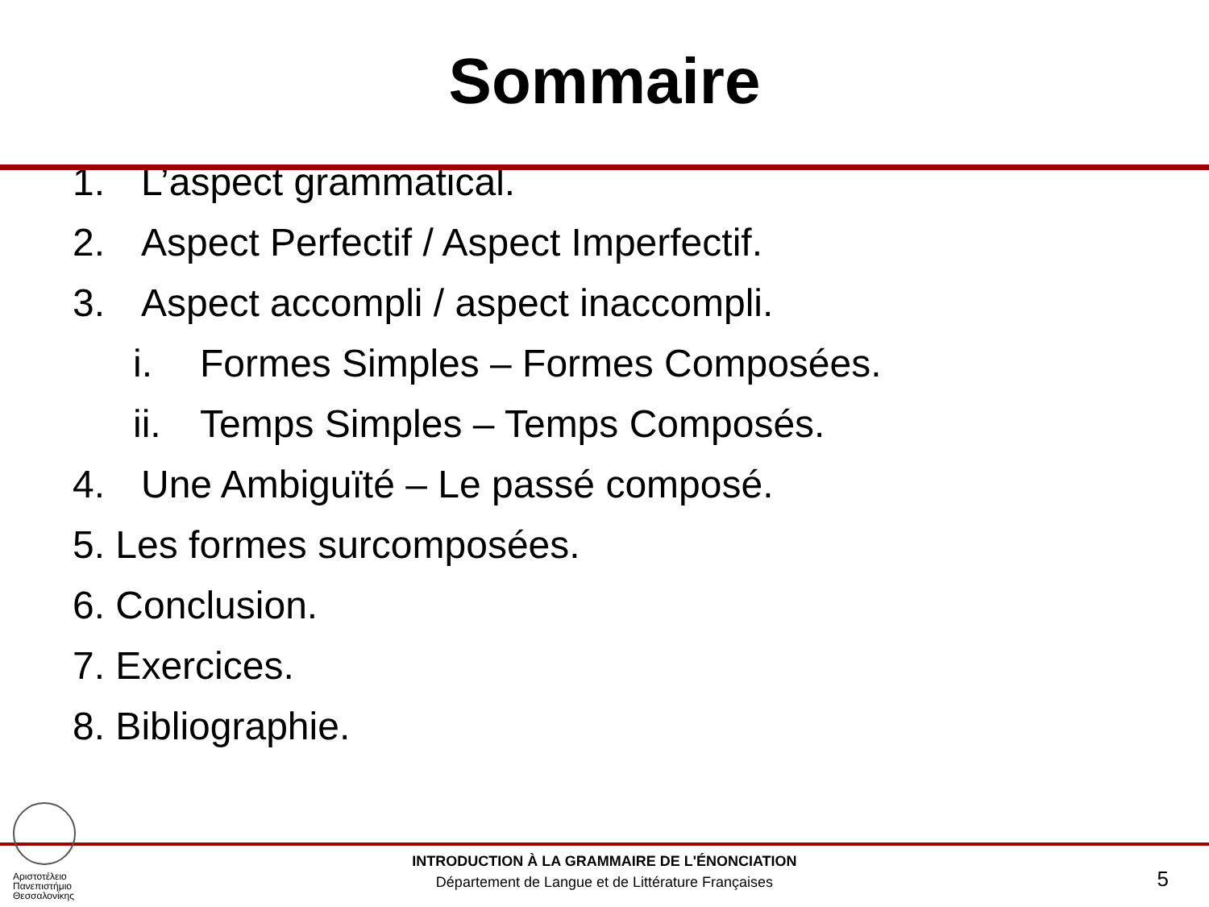Sommaire
1. L’aspect grammatical.
2. Aspect Perfectif / Aspect Imperfectif.
3. Aspect accompli / aspect inaccompli.
i. Formes Simples – Formes Composées.
ii. Temps Simples – Temps Composés.
4. Une Ambiguïté – Le passé composé.
5. Les formes surcomposées.
6. Conclusion.
7. Exercices.
8. Bibliographie.
Αριστοτέλειο Πανεπιστήμιο Θεσσαλονίκης
INTRODUCTION À LA GRAMMAIRE DE L'ÉNONCIATION
Département de Langue et de Littérature Françaises
5